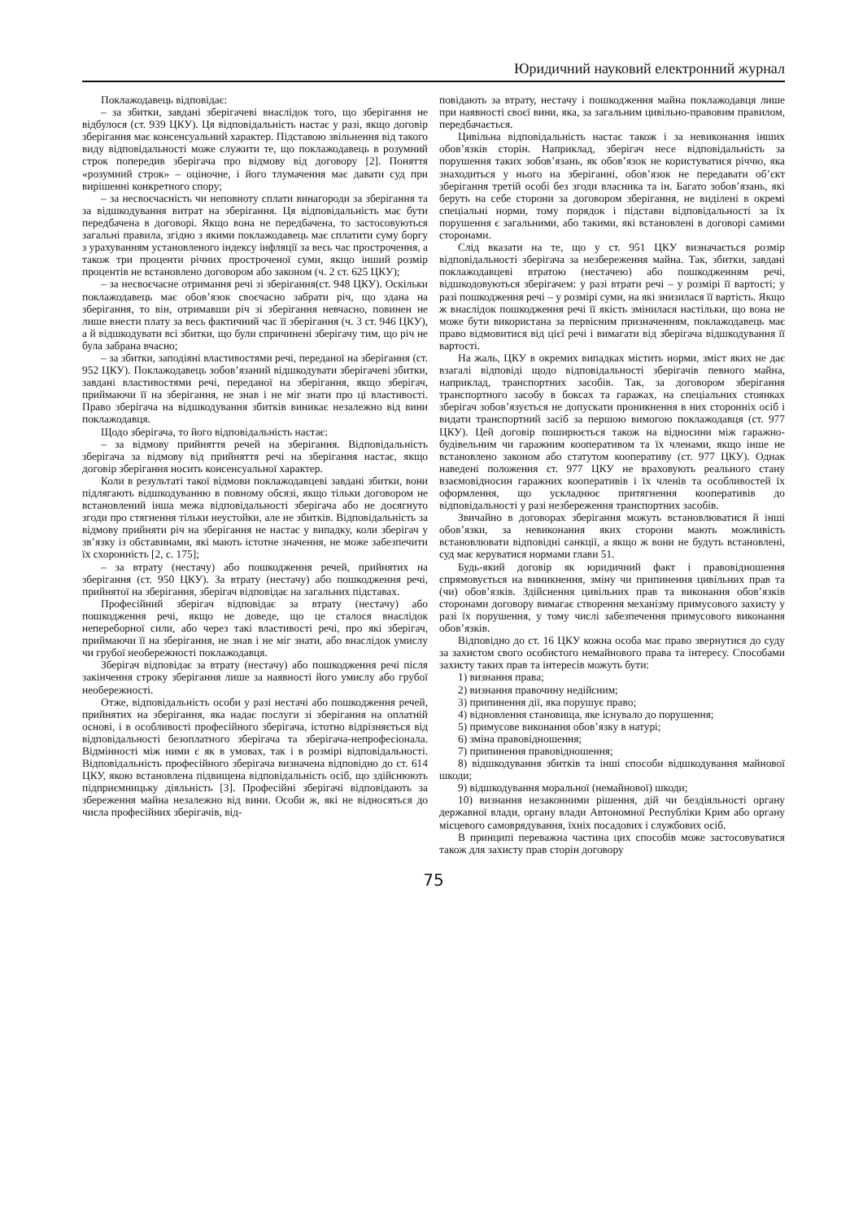Юридичний науковий електронний журнал
Поклажодавець відповідає:
– за збитки, завдані зберігачеві внаслідок того, що зберігання не відбулося (ст. 939 ЦКУ). Ця відповідальність настає у разі, якщо договір зберігання має консенсуальний характер. Підставою звільнення від такого виду відповідальності може служити те, що поклажодавець в розумний строк попередив зберігача про відмову від договору [2]. Поняття «розумний строк» – оціночне, і його тлумачення має давати суд при вирішенні конкретного спору;
– за несвоєчасність чи неповноту сплати винагороди за зберігання та за відшкодування витрат на зберігання. Ця відповідальність має бути передбачена в договорі. Якщо вона не передбачена, то застосовуються загальні правила, згідно з якими поклажодавець має сплатити суму боргу з урахуванням установленого індексу інфляції за весь час прострочення, а також три проценти річних простроченої суми, якщо інший розмір процентів не встановлено договором або законом (ч. 2 ст. 625 ЦКУ);
– за несвоєчасне отримання речі зі зберігання(ст. 948 ЦКУ). Оскільки поклажодавець має обов’язок своєчасно забрати річ, що здана на зберігання, то він, отримавши річ зі зберігання невчасно, повинен не лише внести плату за весь фактичний час її зберігання (ч. 3 ст. 946 ЦКУ), а й відшкодувати всі збитки, що були спричинені зберігачу тим, що річ не була забрана вчасно;
– за збитки, заподіяні властивостями речі, переданої на зберігання (ст. 952 ЦКУ). Поклажодавець зобов’язаний відшкодувати зберігачеві збитки, завдані властивостями речі, переданої на зберігання, якщо зберігач, приймаючи її на зберігання, не знав і не міг знати про ці властивості. Право зберігача на відшкодування збитків виникає незалежно від вини поклажодавця.
Щодо зберігача, то його відповідальність настає:
– за відмову прийняття речей на зберігання. Відповідальність зберігача за відмову від прийняття речі на зберігання настає, якщо договір зберігання носить консенсуальної характер.
Коли в результаті такої відмови поклажодавцеві завдані збитки, вони підлягають відшкодуванню в повному обсязі, якщо тільки договором не встановлений інша межа відповідальності зберігача або не досягнуто згоди про стягнення тільки неустойки, але не збитків. Відповідальність за відмову прийняти річ на зберігання не настає у випадку, коли зберігач у зв’язку із обставинами, які мають істотне значення, не може забезпечити їх схоронність [2, с. 175];
– за втрату (нестачу) або пошкодження речей, прийнятих на зберігання (ст. 950 ЦКУ). За втрату (нестачу) або пошкодження речі, прийнятої на зберігання, зберігач відповідає на загальних підставах.
Професійний зберігач відповідає за втрату (нестачу) або пошкодження речі, якщо не доведе, що це сталося внаслідок непереборної сили, або через такі властивості речі, про які зберігач, приймаючи її на зберігання, не знав і не міг знати, або внаслідок умислу чи грубої необережності поклажодавця.
Зберігач відповідає за втрату (нестачу) або пошкодження речі після закінчення строку зберігання лише за наявності його умислу або грубої необережності.
Отже, відповідальність особи у разі нестачі або пошкодження речей, прийнятих на зберігання, яка надає послуги зі зберігання на оплатній основі, і в особливості професійного зберігача, істотно відрізняється від відповідальності безоплатного зберігача та зберігача-непрофесіонала. Відмінності між ними є як в умовах, так і в розмірі відповідальності. Відповідальність професійного зберігача визначена відповідно до ст. 614 ЦКУ, якою встановлена підвищена відповідальність осіб, що здійснюють підприємницьку діяльність [3]. Професійні зберігачі відповідають за збереження майна незалежно від вини. Особи ж, які не відносяться до числа професійних зберігачів, від-
повідають за втрату, нестачу і пошкодження майна поклажодавця лише при наявності своєї вини, яка, за загальним цивільно-правовим правилом, передбачається.
Цивільна відповідальність настає також і за невиконання інших обов’язків сторін. Наприклад, зберігач несе відповідальність за порушення таких зобов’язань, як обов’язок не користуватися річчю, яка знаходиться у нього на зберіганні, обов’язок не передавати об’єкт зберігання третій особі без згоди власника та ін. Багато зобов’язань, які беруть на себе сторони за договором зберігання, не виділені в окремі спеціальні норми, тому порядок і підстави відповідальності за їх порушення є загальними, або такими, які встановлені в договорі самими сторонами.
Слід вказати на те, що у ст. 951 ЦКУ визначається розмір відповідальності зберігача за незбереження майна. Так, збитки, завдані поклажодавцеві втратою (нестачею) або пошкодженням речі, відшкодовуються зберігачем: у разі втрати речі – у розмірі її вартості; у разі пошкодження речі – у розмірі суми, на які знизилася її вартість. Якщо ж внаслідок пошкодження речі її якість змінилася настільки, що вона не може бути використана за первісним призначенням, поклажодавець має право відмовитися від цієї речі і вимагати від зберігача відшкодування її вартості.
На жаль, ЦКУ в окремих випадках містить норми, зміст яких не дає взагалі відповіді щодо відповідальності зберігачів певного майна, наприклад, транспортних засобів. Так, за договором зберігання транспортного засобу в боксах та гаражах, на спеціальних стоянках зберігач зобов’язується не допускати проникнення в них сторонніх осіб і видати транспортний засіб за першою вимогою поклажодавця (ст. 977 ЦКУ). Цей договір поширюється також на відносини між гаражно-будівельним чи гаражним кооперативом та їх членами, якщо інше не встановлено законом або статутом кооперативу (ст. 977 ЦКУ). Однак наведені положення ст. 977 ЦКУ не враховують реального стану взаємовідносин гаражних кооперативів і їх членів та особливостей їх оформлення, що ускладнює притягнення кооперативів до відповідальності у разі незбереження транспортних засобів.
Звичайно в договорах зберігання можуть встановлюватися й інші обов’язки, за невиконання яких сторони мають можливість встановлювати відповідні санкції, а якщо ж вони не будуть встановлені, суд має керуватися нормами глави 51.
Будь-який договір як юридичний факт і правовідношення спрямовується на виникнення, зміну чи припинення цивільних прав та (чи) обов’язків. Здійснення цивільних прав та виконання обов’язків сторонами договору вимагає створення механізму примусового захисту у разі їх порушення, у тому числі забезпечення примусового виконання обов’язків.
Відповідно до ст. 16 ЦКУ кожна особа має право звернутися до суду за захистом свого особистого немайнового права та інтересу. Способами захисту таких прав та інтересів можуть бути:
1) визнання права;
2) визнання правочину недійсним;
3) припинення дії, яка порушує право;
4) відновлення становища, яке існувало до порушення;
5) примусове виконання обов’язку в натурі;
6) зміна правовідношення;
7) припинення правовідношення;
8) відшкодування збитків та інші способи відшкодування майнової шкоди;
9) відшкодування моральної (немайнової) шкоди;
10) визнання незаконними рішення, дій чи бездіяльності органу державної влади, органу влади Автономної Республіки Крим або органу місцевого самоврядування, їхніх посадових і службових осіб.
В принципі переважна частина цих способів може застосовуватися також для захисту прав сторін договору
75